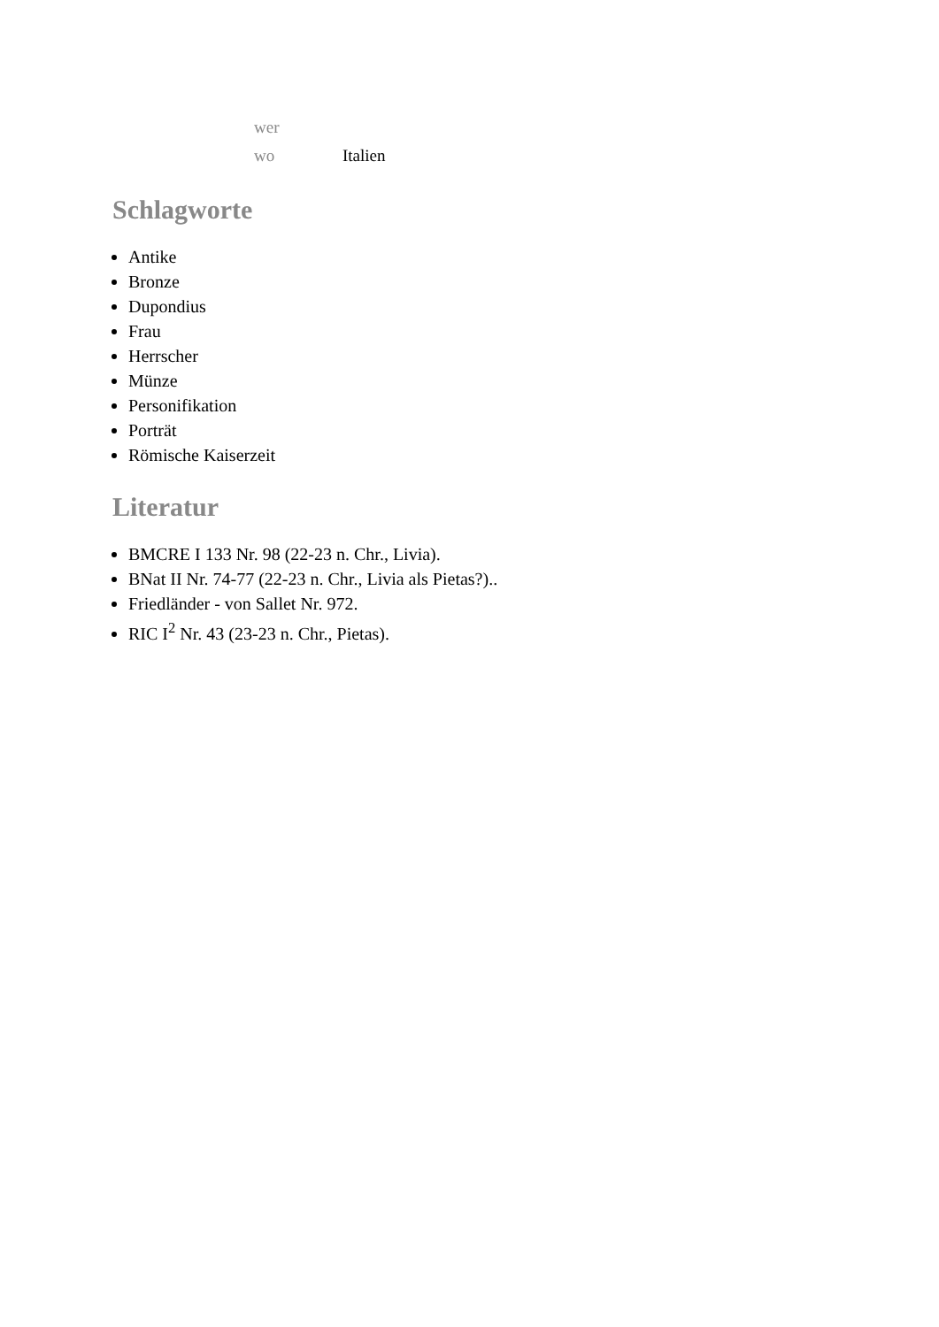| wer | |
| wo | Italien |
Schlagworte
Antike
Bronze
Dupondius
Frau
Herrscher
Münze
Personifikation
Porträt
Römische Kaiserzeit
Literatur
BMCRE I 133 Nr. 98 (22-23 n. Chr., Livia).
BNat II Nr. 74-77 (22-23 n. Chr., Livia als Pietas?)..
Friedländer - von Sallet Nr. 972.
RIC I<sup>2</sup> Nr. 43 (23-23 n. Chr., Pietas).